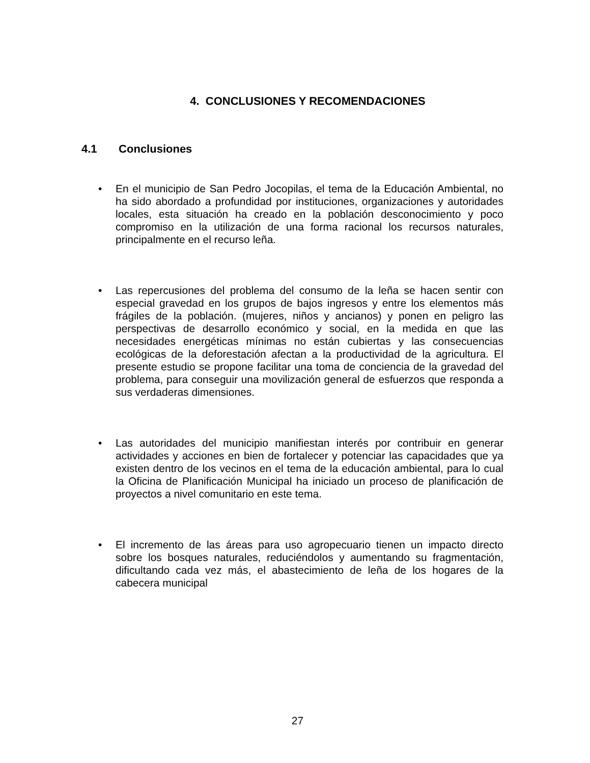4. CONCLUSIONES Y RECOMENDACIONES
4.1 Conclusiones
• En el municipio de San Pedro Jocopilas, el tema de la Educación Ambiental, no ha sido abordado a profundidad por instituciones, organizaciones y autoridades locales, esta situación ha creado en la población desconocimiento y poco compromiso en la utilización de una forma racional los recursos naturales, principalmente en el recurso leña.
• Las repercusiones del problema del consumo de la leña se hacen sentir con especial gravedad en los grupos de bajos ingresos y entre los elementos más frágiles de la población. (mujeres, niños y ancianos) y ponen en peligro las perspectivas de desarrollo económico y social, en la medida en que las necesidades energéticas mínimas no están cubiertas y las consecuencias ecológicas de la deforestación afectan a la productividad de la agricultura. El presente estudio se propone facilitar una toma de conciencia de la gravedad del problema, para conseguir una movilización general de esfuerzos que responda a sus verdaderas dimensiones.
• Las autoridades del municipio manifiestan interés por contribuir en generar actividades y acciones en bien de fortalecer y potenciar las capacidades que ya existen dentro de los vecinos en el tema de la educación ambiental, para lo cual la Oficina de Planificación Municipal ha iniciado un proceso de planificación de proyectos a nivel comunitario en este tema.
• El incremento de las áreas para uso agropecuario tienen un impacto directo sobre los bosques naturales, reduciéndolos y aumentando su fragmentación, dificultando cada vez más, el abastecimiento de leña de los hogares de la cabecera municipal
27